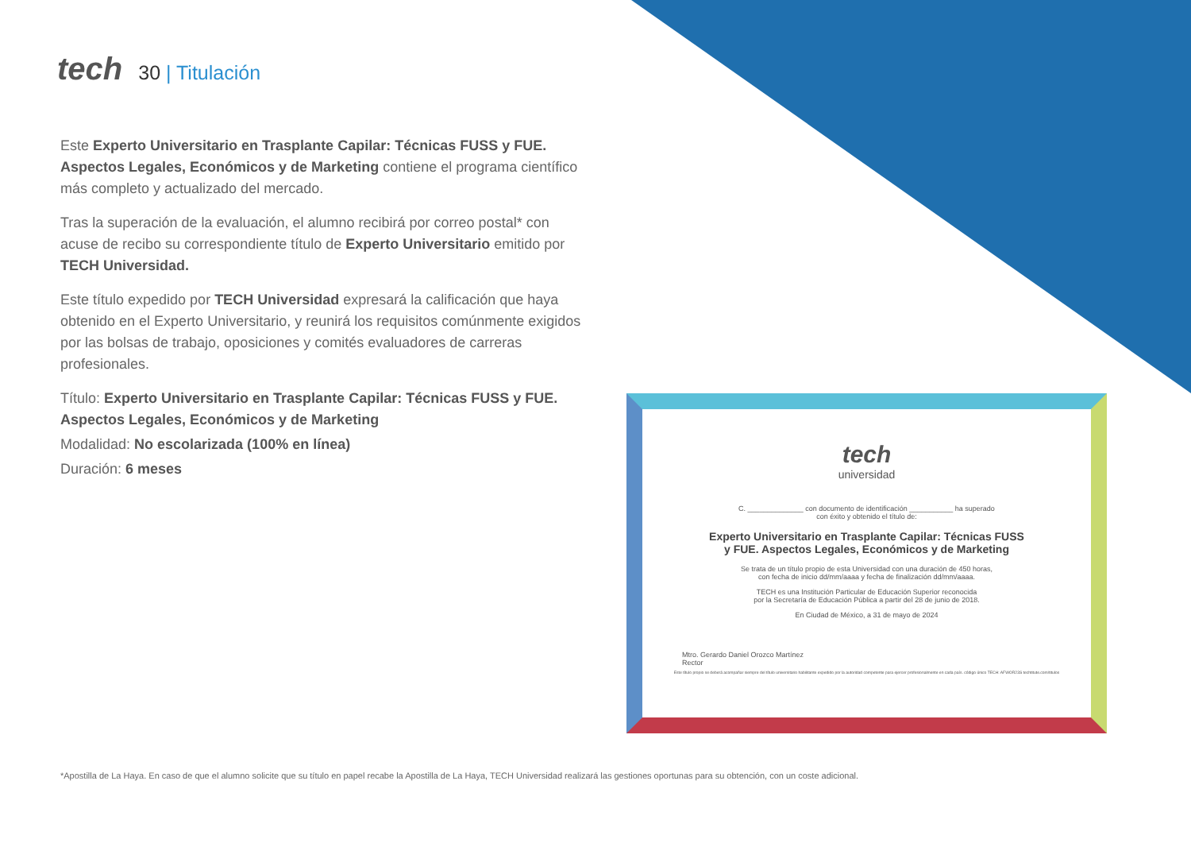tech
30 | Titulación
Este Experto Universitario en Trasplante Capilar: Técnicas FUSS y FUE. Aspectos Legales, Económicos y de Marketing contiene el programa científico más completo y actualizado del mercado.
Tras la superación de la evaluación, el alumno recibirá por correo postal* con acuse de recibo su correspondiente título de Experto Universitario emitido por TECH Universidad.
Este título expedido por TECH Universidad expresará la calificación que haya obtenido en el Experto Universitario, y reunirá los requisitos comúnmente exigidos por las bolsas de trabajo, oposiciones y comités evaluadores de carreras profesionales.
Título: Experto Universitario en Trasplante Capilar: Técnicas FUSS y FUE. Aspectos Legales, Económicos y de Marketing
Modalidad: No escolarizada (100% en línea)
Duración: 6 meses
tech
universidad
C. ______________ con documento de identificación ___________ ha superado
con éxito y obtenido el título de:
Experto Universitario en Trasplante Capilar: Técnicas FUSS
y FUE. Aspectos Legales, Económicos y de Marketing
Se trata de un título propio de esta Universidad con una duración de 450 horas,
con fecha de inicio dd/mm/aaaa y fecha de finalización dd/mm/aaaa.
TECH es una Institución Particular de Educación Superior reconocida
por la Secretaría de Educación Pública a partir del 28 de junio de 2018.
En Ciudad de México, a 31 de mayo de 2024
Mtro. Gerardo Daniel Orozco Martínez
Rector
Este título propio se deberá acompañar siempre del título universitario habilitante expedido por la autoridad competente para ejercer profesionalmente en cada país. código único TECH: AFWOR23S techtitute.com/titulos
*Apostilla de La Haya. En caso de que el alumno solicite que su título en papel recabe la Apostilla de La Haya, TECH Universidad realizará las gestiones oportunas para su obtención, con un coste adicional.